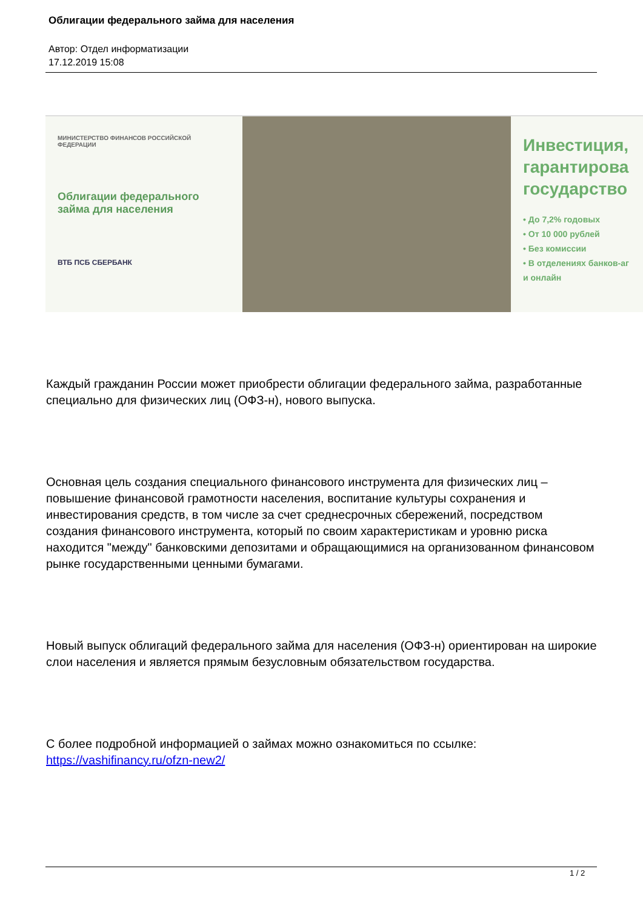Облигации федерального займа для населения
Автор: Отдел информатизации
17.12.2019 15:08
МИНИСТЕРСТВО ФИНАНСОВ РОССИЙСКОЙ ФЕДЕРАЦИИ
Облигации федерального займа для населения
ВТБ ПСБ СБЕРБАНК
Инвестиция, гарантирова государство
• До 7,2% годовых
• От 10 000 рублей
• Без комиссии
• В отделениях банков-аг и онлайн
Каждый гражданин России может приобрести облигации федерального займа, разработанные специально для физических лиц (ОФЗ-н), нового выпуска.
Основная цель создания специального финансового инструмента для физических лиц – повышение финансовой грамотности населения, воспитание культуры сохранения и инвестирования средств, в том числе за счет среднесрочных сбережений, посредством создания финансового инструмента, который по своим характеристикам и уровню риска находится "между" банковскими депозитами и обращающимися на организованном финансовом рынке государственными ценными бумагами.
Новый выпуск облигаций федерального займа для населения (ОФЗ-н) ориентирован на широкие слои населения и является прямым безусловным обязательством государства.
С более подробной информацией о займах можно ознакомиться по ссылке: https://vashifinancy.ru/ofzn-new2/
1 / 2